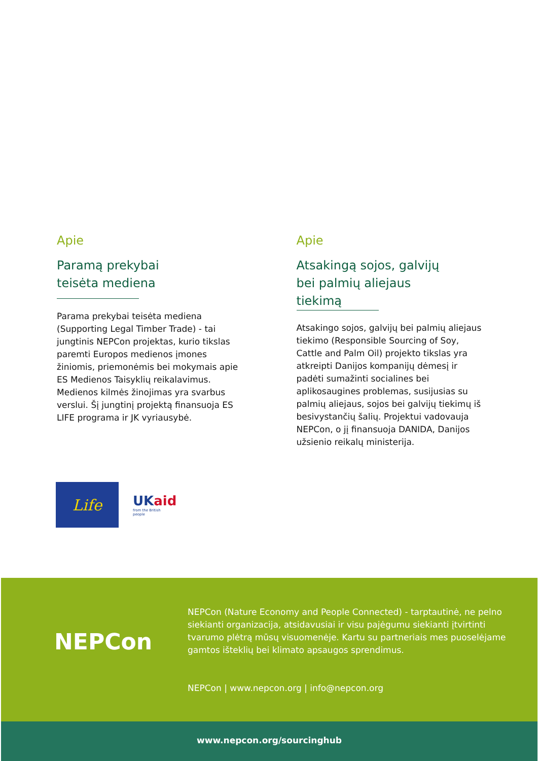Apie
Paramą prekybai
teisėta mediena
Parama prekybai teisėta mediena (Supporting Legal Timber Trade) - tai jungtinis NEPCon projektas, kurio tikslas paremti Europos medienos įmones žiniomis, priemonėmis bei mokymais apie ES Medienos Taisyklių reikalavimus. Medienos kilmės žinojimas yra svarbus verslui. Šį jungtinį projektą finansuoja ES LIFE programa ir JK vyriausybė.
Apie
Atsakingą sojos, galvijų
bei palmių aliejaus
tiekimą
Atsakingo sojos, galvijų bei palmių aliejaus tiekimo (Responsible Sourcing of Soy, Cattle and Palm Oil) projekto tikslas yra atkreipti Danijos kompanijų dėmesį ir padėti sumažinti socialines bei aplikosaugines problemas, susijusias su palmių aliejaus, sojos bei galvijų tiekimų iš besivystančių šalių. Projektui vadovauja NEPCon, o jį finansuoja DANIDA, Danijos užsienio reikalų ministerija.
Life
UKaid
from the British people
NEPCon
NEPCon (Nature Economy and People Connected) - tarptautinė, ne pelno siekianti organizacija, atsidavusiai ir visu pajėgumu siekianti įtvirtinti tvarumo plėtrą mūsų visuomenėje. Kartu su partneriais mes puoselėjame gamtos išteklių bei klimato apsaugos sprendimus.
NEPCon | www.nepcon.org | info@nepcon.org
www.nepcon.org/sourcinghub